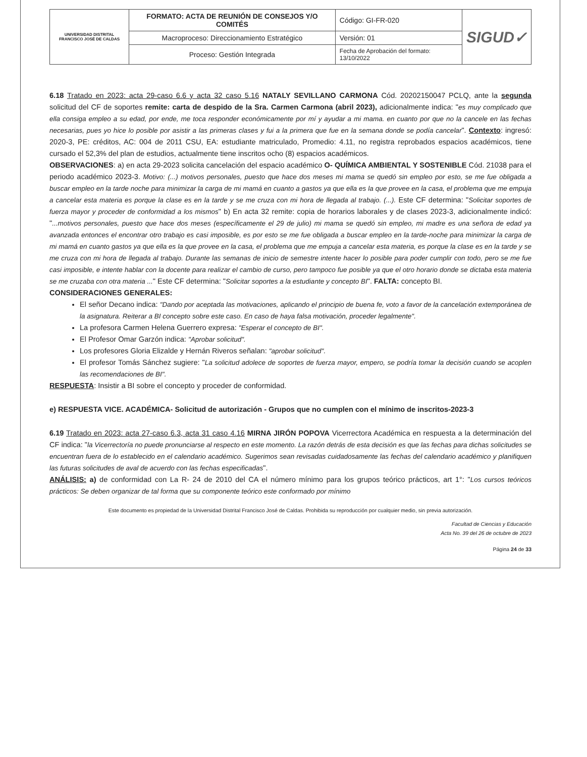| UNIVERSIDAD DISTRITAL FRANCISCO JOSÉ DE CALDAS | FORMATO: ACTA DE REUNIÓN DE CONSEJOS Y/O COMITÉS | Código: GI-FR-020 | SIGUD✓ |
| | Macroproceso: Direccionamiento Estratégico | Versión: 01 | |
| | Proceso: Gestión Integrada | Fecha de Aprobación del formato: 13/10/2022 | |
6.18 Tratado en 2023: acta 29-caso 6.6 y acta 32 caso 5.16 NATALY SEVILLANO CARMONA Cód. 20202150047 PCLQ, ante la segunda solicitud del CF de soportes remite: carta de despido de la Sra. Carmen Carmona (abril 2023), adicionalmente indica: "es muy complicado que ella consiga empleo a su edad, por ende, me toca responder económicamente por mí y ayudar a mi mama. en cuanto por que no la cancele en las fechas necesarias, pues yo hice lo posible por asistir a las primeras clases y fui a la primera que fue en la semana donde se podía cancelar". Contexto: ingresó: 2020-3, PE: créditos, AC: 004 de 2011 CSU, EA: estudiante matriculado, Promedio: 4.11, no registra reprobados espacios académicos, tiene cursado el 52,3% del plan de estudios, actualmente tiene inscritos ocho (8) espacios académicos.
OBSERVACIONES: a) en acta 29-2023 solicita cancelación del espacio académico O- QUÍMICA AMBIENTAL Y SOSTENIBLE Cód. 21038 para el periodo académico 2023-3. Motivo: (...) motivos personales, puesto que hace dos meses mi mama se quedó sin empleo por esto, se me fue obligada a buscar empleo en la tarde noche para minimizar la carga de mi mamá en cuanto a gastos ya que ella es la que provee en la casa, el problema que me empuja a cancelar esta materia es porque la clase es en la tarde y se me cruza con mi hora de llegada al trabajo. (...). Este CF determina: "Solicitar soportes de fuerza mayor y proceder de conformidad a los mismos" b) En acta 32 remite: copia de horarios laborales y de clases 2023-3, adicionalmente indicó: "...motivos personales, puesto que hace dos meses (específicamente el 29 de julio) mi mama se quedó sin empleo, mi madre es una señora de edad ya avanzada entonces el encontrar otro trabajo es casi imposible, es por esto se me fue obligada a buscar empleo en la tarde-noche para minimizar la carga de mi mamá en cuanto gastos ya que ella es la que provee en la casa, el problema que me empuja a cancelar esta materia, es porque la clase es en la tarde y se me cruza con mi hora de llegada al trabajo. Durante las semanas de inicio de semestre intente hacer lo posible para poder cumplir con todo, pero se me fue casi imposible, e intente hablar con la docente para realizar el cambio de curso, pero tampoco fue posible ya que el otro horario donde se dictaba esta materia se me cruzaba con otra materia ..." Este CF determina: "Solicitar soportes a la estudiante y concepto BI". FALTA: concepto BI.
CONSIDERACIONES GENERALES:
El señor Decano indica: "Dando por aceptada las motivaciones, aplicando el principio de buena fe, voto a favor de la cancelación extemporánea de la asignatura. Reiterar a BI concepto sobre este caso. En caso de haya falsa motivación, proceder legalmente".
La profesora Carmen Helena Guerrero expresa: "Esperar el concepto de BI".
El Profesor Omar Garzón indica: "Aprobar solicitud".
Los profesores Gloria Elizalde y Hernán Riveros señalan: "aprobar solicitud".
El profesor Tomás Sánchez sugiere: "La solicitud adolece de soportes de fuerza mayor, empero, se podría tomar la decisión cuando se acoplen las recomendaciones de BI".
RESPUESTA: Insistir a BI sobre el concepto y proceder de conformidad.
e) RESPUESTA VICE. ACADÉMICA- Solicitud de autorización - Grupos que no cumplen con el mínimo de inscritos-2023-3
6.19 Tratado en 2023: acta 27-caso 6.3, acta 31 caso 4.16 MIRNA JIRÓN POPOVA Vicerrectora Académica en respuesta a la determinación del CF indica: "la Vicerrectoría no puede pronunciarse al respecto en este momento. La razón detrás de esta decisión es que las fechas para dichas solicitudes se encuentran fuera de lo establecido en el calendario académico. Sugerimos sean revisadas cuidadosamente las fechas del calendario académico y planifiquen las futuras solicitudes de aval de acuerdo con las fechas especificadas".
ANÁLISIS: a) de conformidad con La R- 24 de 2010 del CA el número mínimo para los grupos teórico prácticos, art 1°: "Los cursos teóricos prácticos: Se deben organizar de tal forma que su componente teórico este conformado por mínimo
Este documento es propiedad de la Universidad Distrital Francisco José de Caldas. Prohibida su reproducción por cualquier medio, sin previa autorización.
Facultad de Ciencias y Educación
Acta No. 39 del 26 de octubre de 2023
Página 24 de 33